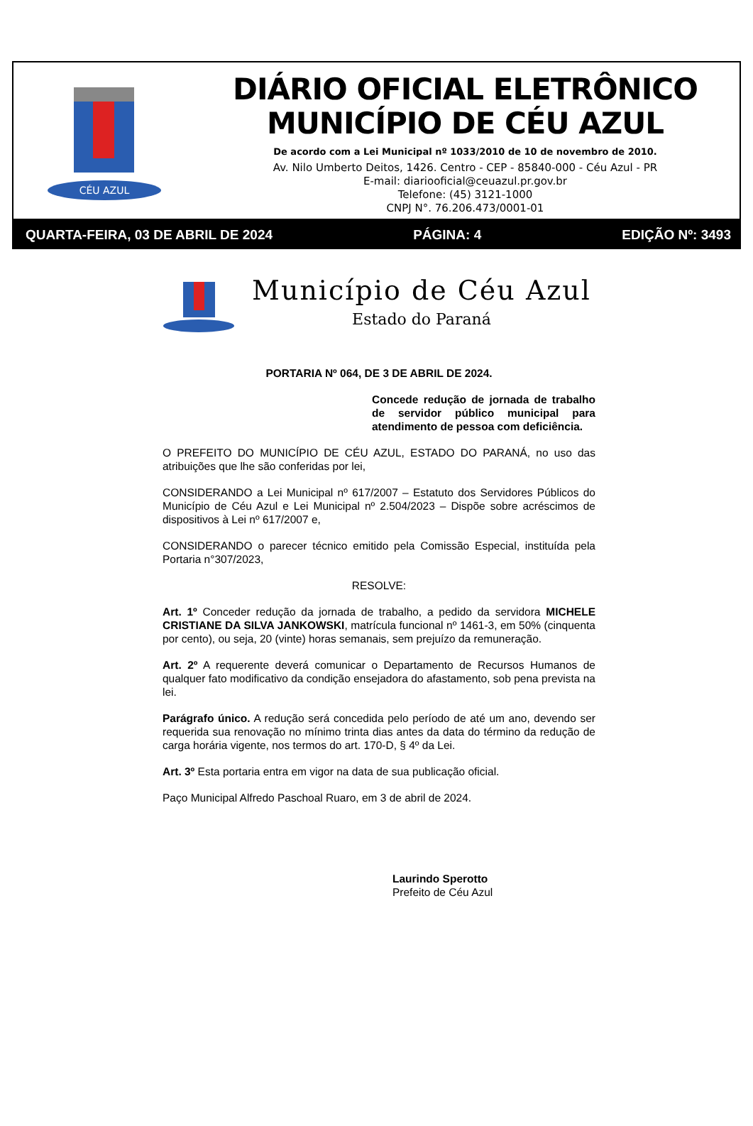CÉU AZUL
DIÁRIO OFICIAL ELETRÔNICO
MUNICÍPIO DE CÉU AZUL
De acordo com a Lei Municipal nº 1033/2010 de 10 de novembro de 2010.
Av. Nilo Umberto Deitos, 1426. Centro - CEP - 85840-000 - Céu Azul - PR
E-mail: diariooficial@ceuazul.pr.gov.br
Telefone: (45) 3121-1000
CNPJ N°. 76.206.473/0001-01
QUARTA-FEIRA, 03 DE ABRIL DE 2024 PÁGINA: 4 EDIÇÃO Nº: 3493
Município de Céu Azul
Estado do Paraná
PORTARIA Nº 064, DE 3 DE ABRIL DE 2024.
Concede redução de jornada de trabalho de servidor público municipal para atendimento de pessoa com deficiência.
O PREFEITO DO MUNICÍPIO DE CÉU AZUL, ESTADO DO PARANÁ, no uso das atribuições que lhe são conferidas por lei,
CONSIDERANDO a Lei Municipal nº 617/2007 – Estatuto dos Servidores Públicos do Município de Céu Azul e Lei Municipal nº 2.504/2023 – Dispõe sobre acréscimos de dispositivos à Lei nº 617/2007 e,
CONSIDERANDO o parecer técnico emitido pela Comissão Especial, instituída pela Portaria n°307/2023,
RESOLVE:
Art. 1º Conceder redução da jornada de trabalho, a pedido da servidora MICHELE CRISTIANE DA SILVA JANKOWSKI, matrícula funcional nº 1461-3, em 50% (cinquenta por cento), ou seja, 20 (vinte) horas semanais, sem prejuízo da remuneração.
Art. 2º A requerente deverá comunicar o Departamento de Recursos Humanos de qualquer fato modificativo da condição ensejadora do afastamento, sob pena prevista na lei.
Parágrafo único. A redução será concedida pelo período de até um ano, devendo ser requerida sua renovação no mínimo trinta dias antes da data do término da redução de carga horária vigente, nos termos do art. 170-D, § 4º da Lei.
Art. 3º Esta portaria entra em vigor na data de sua publicação oficial.
Paço Municipal Alfredo Paschoal Ruaro, em 3 de abril de 2024.
Laurindo Sperotto
Prefeito de Céu Azul